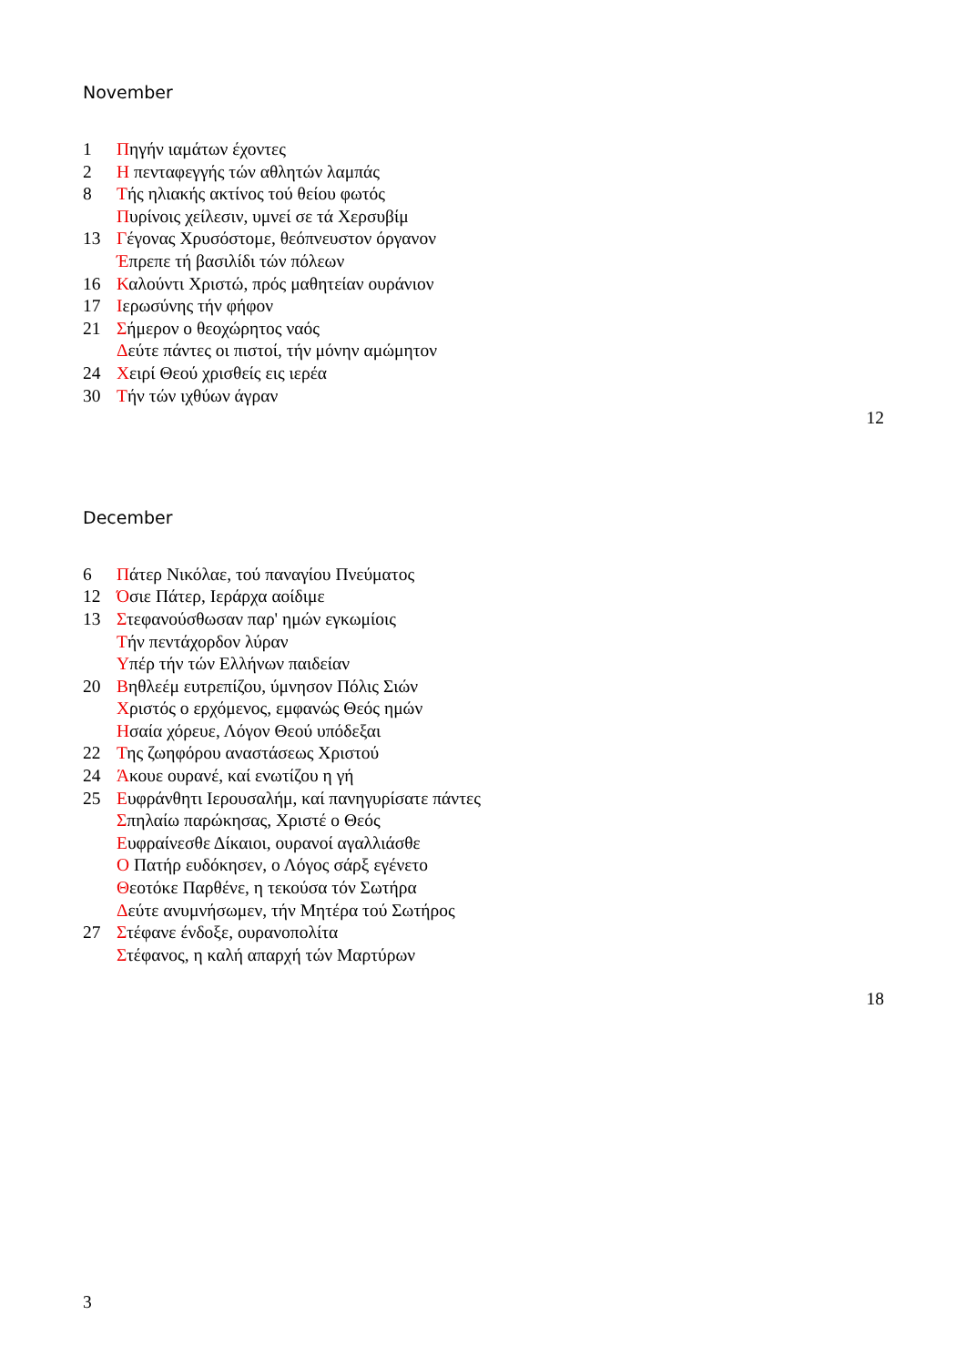November
1 Πηγήν ιαμάτων έχοντες
2 Η πενταφεγγής τών αθλητών λαμπάς
8 Τής ηλιακής ακτίνος τού θείου φωτός
Πυρίνοις χείλεσιν, υμνεί σε τά Χερσυβίμ
13 Γέγονας Χρυσόστομε, θεόπνευστον όργανον
Έπρεπε τή βασιλίδι τών πόλεων
16 Καλούντι Χριστώ, πρός μαθητείαν ουράνιον
17 Ιερωσύνης τήν φήφον
21 Σήμερον ο θεοχώρητος ναός
Δεύτε πάντες οι πιστοί, τήν μόνην αμώμητον
24 Χειρί Θεού χρισθείς εις ιερέα
30 Τήν τών ιχθύων άγραν
12
December
6 Πάτερ Νικόλαε, τού παναγίου Πνεύματος
12 Όσιε Πάτερ, Ιεράρχα αοίδιμε
13 Στεφανούσθωσαν παρ' ημών εγκωμίοις
Τήν πεντάχορδον λύραν
Υπέρ τήν τών Ελλήνων παιδείαν
20 Βηθλεέμ ευτρεπίζου, ύμνησον Πόλις Σιών
Χριστός ο ερχόμενος, εμφανώς Θεός ημών
Ησαία χόρευε, Λόγον Θεού υπόδεξαι
22 Της ζωηφόρου αναστάσεως Χριστού
24 Άκουε ουρανέ, καί ενωτίζου η γή
25 Ευφράνθητι Ιερουσαλήμ, καί πανηγυρίσατε πάντες
Σπηλαίω παρώκησας, Χριστέ ο Θεός
Ευφραίνεσθε Δίκαιοι, ουρανοί αγαλλιάσθε
Ο Πατήρ ευδόκησεν, ο Λόγος σάρξ εγένετο
Θεοτόκε Παρθένε, η τεκούσα τόν Σωτήρα
Δεύτε ανυμνήσωμεν, τήν Μητέρα τού Σωτήρος
27 Στέφανε ένδοξε, ουρανοπολίτα
Στέφανος, η καλή απαρχή τών Μαρτύρων
18
3